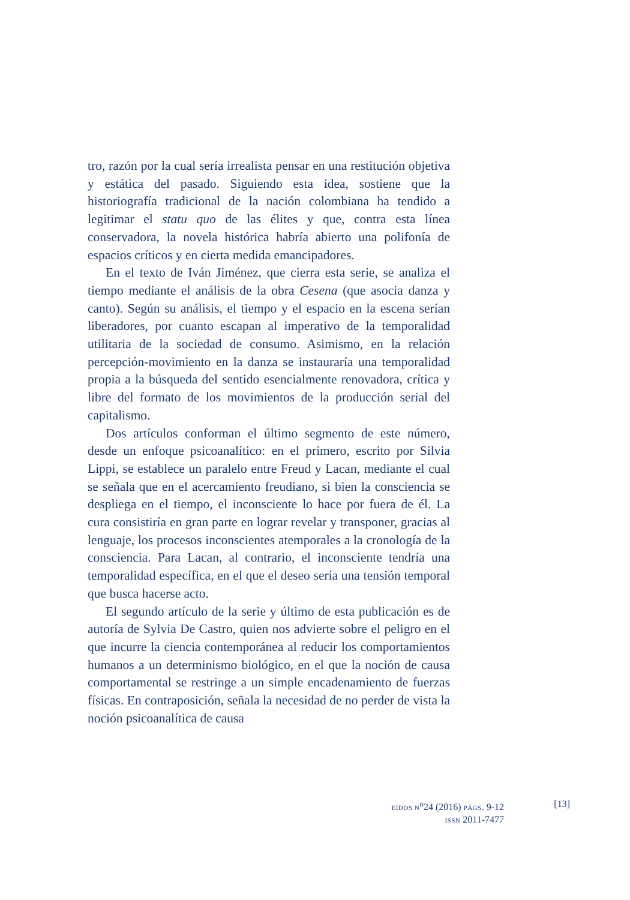tro, razón por la cual sería irrealista pensar en una restitución objetiva y estática del pasado. Siguiendo esta idea, sostiene que la historiografía tradicional de la nación colombiana ha tendido a legitimar el statu quo de las élites y que, contra esta línea conservadora, la novela histórica habría abierto una polifonía de espacios críticos y en cierta medida emancipadores.
En el texto de Iván Jiménez, que cierra esta serie, se analiza el tiempo mediante el análisis de la obra Cesena (que asocia danza y canto). Según su análisis, el tiempo y el espacio en la escena serían liberadores, por cuanto escapan al imperativo de la temporalidad utilitaria de la sociedad de consumo. Asimismo, en la relación percepción-movimiento en la danza se instauraría una temporalidad propia a la búsqueda del sentido esencialmente renovadora, crítica y libre del formato de los movimientos de la producción serial del capitalismo.
Dos artículos conforman el último segmento de este número, desde un enfoque psicoanalítico: en el primero, escrito por Silvia Lippi, se establece un paralelo entre Freud y Lacan, mediante el cual se señala que en el acercamiento freudiano, si bien la consciencia se despliega en el tiempo, el inconsciente lo hace por fuera de él. La cura consistiría en gran parte en lograr revelar y transponer, gracias al lenguaje, los procesos inconscientes atemporales a la cronología de la consciencia. Para Lacan, al contrario, el inconsciente tendría una temporalidad específica, en el que el deseo sería una tensión temporal que busca hacerse acto.
El segundo artículo de la serie y último de esta publicación es de autoría de Sylvia De Castro, quien nos advierte sobre el peligro en el que incurre la ciencia contemporánea al reducir los comportamientos humanos a un determinismo biológico, en el que la noción de causa comportamental se restringe a un simple encadenamiento de fuerzas físicas. En contraposición, señala la necesidad de no perder de vista la noción psicoanalítica de causa
EIDOS N<sup>o</sup>24 (2016) PÁGS. 9-12
ISSN 2011-7477
[13]